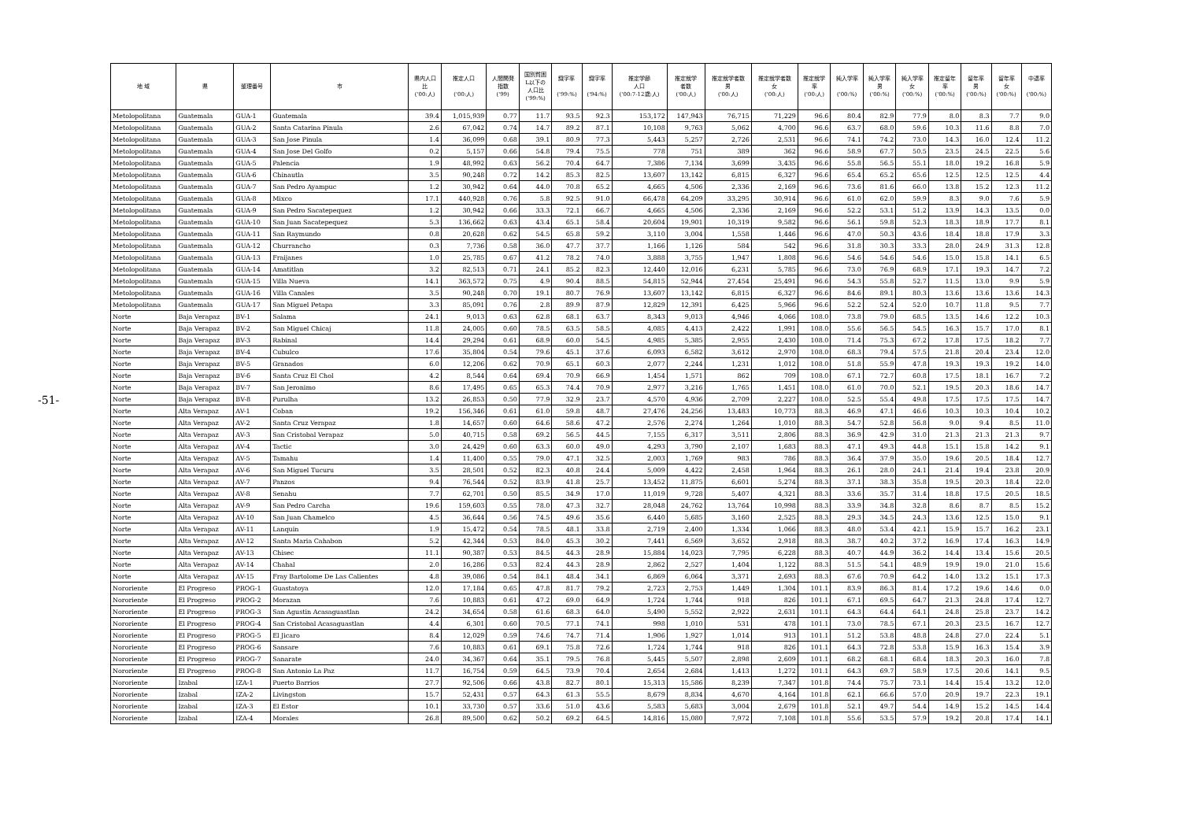-51-
| 地 域 | 県 | 整理番号 | 市 | 県内人口 比 ('00:人) | 推定人口 ('00:人) | 人間開発 指数 ('99) | 国別貧困 L以下の 人口比 ('99:%) | 識字率 ('99:%) | 識字率 ('94:%) | 推定学齢 人口 ('00:7-12歳:人) | 推定就学 者数 ('00:人) | 推定就学者数 男 ('00:人) | 推定就学者数 女 ('00:人) | 推定就学 率 ('00:人) | 純入学率 ('00:%) | 純入学率 男 ('00:%) | 純入学率 女 ('00:%) | 推定留年 率 ('00:%) | 留年率 男 ('00:%) | 留年率 女 ('00:%) | 中退率 ('00:%) |
| --- | --- | --- | --- | --- | --- | --- | --- | --- | --- | --- | --- | --- | --- | --- | --- | --- | --- | --- | --- | --- | --- |
| Metolopolitana | Guatemala | GUA-1 | Guatemala | 39.4 | 1,015,939 | 0.77 | 11.7 | 93.5 | 92.3 | 153,172 | 147,943 | 76,715 | 71,229 | 96.6 | 80.4 | 82.9 | 77.9 | 8.0 | 8.3 | 7.7 | 9.0 |
| Metolopolitana | Guatemala | GUA-2 | Santa Catarina Pinula | 2.6 | 67,042 | 0.74 | 14.7 | 89.2 | 87.1 | 10,108 | 9,763 | 5,062 | 4,700 | 96.6 | 63.7 | 68.0 | 59.6 | 10.3 | 11.6 | 8.8 | 7.0 |
| Metolopolitana | Guatemala | GUA-3 | San Jose Pinula | 1.4 | 36,099 | 0.68 | 39.1 | 80.9 | 77.3 | 5,443 | 5,257 | 2,726 | 2,531 | 96.6 | 74.1 | 74.2 | 73.0 | 14.3 | 16.0 | 12.4 | 11.2 |
| Metolopolitana | Guatemala | GUA-4 | San Jose Del Golfo | 0.2 | 5,157 | 0.66 | 54.8 | 79.4 | 75.5 | 778 | 751 | 389 | 362 | 96.6 | 58.9 | 67.7 | 50.5 | 23.5 | 24.5 | 22.5 | 5.6 |
| Metolopolitana | Guatemala | GUA-5 | Palencia | 1.9 | 48,992 | 0.63 | 56.2 | 70.4 | 64.7 | 7,386 | 7,134 | 3,699 | 3,435 | 96.6 | 55.8 | 56.5 | 55.1 | 18.0 | 19.2 | 16.8 | 5.9 |
| Metolopolitana | Guatemala | GUA-6 | Chinautla | 3.5 | 90,248 | 0.72 | 14.2 | 85.3 | 82.5 | 13,607 | 13,142 | 6,815 | 6,327 | 96.6 | 65.4 | 65.2 | 65.6 | 12.5 | 12.5 | 12.5 | 4.4 |
| Metolopolitana | Guatemala | GUA-7 | San Pedro Ayampuc | 1.2 | 30,942 | 0.64 | 44.0 | 70.8 | 65.2 | 4,665 | 4,506 | 2,336 | 2,169 | 96.6 | 73.6 | 81.6 | 66.0 | 13.8 | 15.2 | 12.3 | 11.2 |
| Metolopolitana | Guatemala | GUA-8 | Mixco | 17.1 | 440,928 | 0.76 | 5.8 | 92.5 | 91.0 | 66,478 | 64,209 | 33,295 | 30,914 | 96.6 | 61.0 | 62.0 | 59.9 | 8.3 | 9.0 | 7.6 | 5.9 |
| Metolopolitana | Guatemala | GUA-9 | San Pedro Sacatepequez | 1.2 | 30,942 | 0.66 | 33.3 | 72.1 | 66.7 | 4,665 | 4,506 | 2,336 | 2,169 | 96.6 | 52.2 | 53.1 | 51.2 | 13.9 | 14.3 | 13.5 | 0.0 |
| Metolopolitana | Guatemala | GUA-10 | San Juan Sacatepequez | 5.3 | 136,662 | 0.63 | 43.4 | 65.1 | 58.4 | 20,604 | 19,901 | 10,319 | 9,582 | 96.6 | 56.1 | 59.8 | 52.3 | 18.3 | 18.9 | 17.7 | 8.1 |
| Metolopolitana | Guatemala | GUA-11 | San Raymundo | 0.8 | 20,628 | 0.62 | 54.5 | 65.8 | 59.2 | 3,110 | 3,004 | 1,558 | 1,446 | 96.6 | 47.0 | 50.3 | 43.6 | 18.4 | 18.8 | 17.9 | 3.3 |
| Metolopolitana | Guatemala | GUA-12 | Churrancho | 0.3 | 7,736 | 0.58 | 36.0 | 47.7 | 37.7 | 1,166 | 1,126 | 584 | 542 | 96.6 | 31.8 | 30.3 | 33.3 | 28.0 | 24.9 | 31.3 | 12.8 |
| Metolopolitana | Guatemala | GUA-13 | Fraijanes | 1.0 | 25,785 | 0.67 | 41.2 | 78.2 | 74.0 | 3,888 | 3,755 | 1,947 | 1,808 | 96.6 | 54.6 | 54.6 | 54.6 | 15.0 | 15.8 | 14.1 | 6.5 |
| Metolopolitana | Guatemala | GUA-14 | Amatitlan | 3.2 | 82,513 | 0.71 | 24.1 | 85.2 | 82.3 | 12,440 | 12,016 | 6,231 | 5,785 | 96.6 | 73.0 | 76.9 | 68.9 | 17.1 | 19.3 | 14.7 | 7.2 |
| Metolopolitana | Guatemala | GUA-15 | Villa Nueva | 14.1 | 363,572 | 0.75 | 4.9 | 90.4 | 88.5 | 54,815 | 52,944 | 27,454 | 25,491 | 96.6 | 54.3 | 55.8 | 52.7 | 11.5 | 13.0 | 9.9 | 5.9 |
| Metolopolitana | Guatemala | GUA-16 | Villa Canales | 3.5 | 90,248 | 0.70 | 19.1 | 80.7 | 76.9 | 13,607 | 13,142 | 6,815 | 6,327 | 96.6 | 84.6 | 89.1 | 80.3 | 13.6 | 13.6 | 13.6 | 14.3 |
| Metolopolitana | Guatemala | GUA-17 | San Miguel Petapa | 3.3 | 85,091 | 0.76 | 2.8 | 89.9 | 87.9 | 12,829 | 12,391 | 6,425 | 5,966 | 96.6 | 52.2 | 52.4 | 52.0 | 10.7 | 11.8 | 9.5 | 7.7 |
| Norte | Baja Verapaz | BV-1 | Salama | 24.1 | 9,013 | 0.63 | 62.8 | 68.1 | 63.7 | 8,343 | 9,013 | 4,946 | 4,066 | 108.0 | 73.8 | 79.0 | 68.5 | 13.5 | 14.6 | 12.2 | 10.3 |
| Norte | Baja Verapaz | BV-2 | San Miguel Chicaj | 11.8 | 24,005 | 0.60 | 78.5 | 63.5 | 58.5 | 4,085 | 4,413 | 2,422 | 1,991 | 108.0 | 55.6 | 56.5 | 54.5 | 16.3 | 15.7 | 17.0 | 8.1 |
| Norte | Baja Verapaz | BV-3 | Rabinal | 14.4 | 29,294 | 0.61 | 68.9 | 60.0 | 54.5 | 4,985 | 5,385 | 2,955 | 2,430 | 108.0 | 71.4 | 75.3 | 67.2 | 17.8 | 17.5 | 18.2 | 7.7 |
| Norte | Baja Verapaz | BV-4 | Cubulco | 17.6 | 35,804 | 0.54 | 79.6 | 45.1 | 37.6 | 6,093 | 6,582 | 3,612 | 2,970 | 108.0 | 68.3 | 79.4 | 57.5 | 21.8 | 20.4 | 23.4 | 12.0 |
| Norte | Baja Verapaz | BV-5 | Granados | 6.0 | 12,206 | 0.62 | 70.9 | 65.1 | 60.3 | 2,077 | 2,244 | 1,231 | 1,012 | 108.0 | 51.8 | 55.9 | 47.8 | 19.3 | 19.3 | 19.2 | 14.0 |
| Norte | Baja Verapaz | BV-6 | Santa Cruz El Chol | 4.2 | 8,544 | 0.64 | 69.4 | 70.9 | 66.9 | 1,454 | 1,571 | 862 | 709 | 108.0 | 67.1 | 72.7 | 60.8 | 17.5 | 18.1 | 16.7 | 7.2 |
| Norte | Baja Verapaz | BV-7 | San Jeronimo | 8.6 | 17,495 | 0.65 | 65.3 | 74.4 | 70.9 | 2,977 | 3,216 | 1,765 | 1,451 | 108.0 | 61.0 | 70.0 | 52.1 | 19.5 | 20.3 | 18.6 | 14.7 |
| Norte | Baja Verapaz | BV-8 | Purulha | 13.2 | 26,853 | 0.50 | 77.9 | 32.9 | 23.7 | 4,570 | 4,936 | 2,709 | 2,227 | 108.0 | 52.5 | 55.4 | 49.8 | 17.5 | 17.5 | 17.5 | 14.7 |
| Norte | Alta Verapaz | AV-1 | Coban | 19.2 | 156,346 | 0.61 | 61.0 | 59.8 | 48.7 | 27,476 | 24,256 | 13,483 | 10,773 | 88.3 | 46.9 | 47.1 | 46.6 | 10.3 | 10.3 | 10.4 | 10.2 |
| Norte | Alta Verapaz | AV-2 | Santa Cruz Verapaz | 1.8 | 14,657 | 0.60 | 64.6 | 58.6 | 47.2 | 2,576 | 2,274 | 1,264 | 1,010 | 88.3 | 54.7 | 52.8 | 56.8 | 9.0 | 9.4 | 8.5 | 11.0 |
| Norte | Alta Verapaz | AV-3 | San Cristobal Verapaz | 5.0 | 40,715 | 0.58 | 69.2 | 56.5 | 44.5 | 7,155 | 6,317 | 3,511 | 2,806 | 88.3 | 36.9 | 42.9 | 31.0 | 21.3 | 21.3 | 21.3 | 9.7 |
| Norte | Alta Verapaz | AV-4 | Tactic | 3.0 | 24,429 | 0.60 | 63.3 | 60.0 | 49.0 | 4,293 | 3,790 | 2,107 | 1,683 | 88.3 | 47.1 | 49.3 | 44.8 | 15.1 | 15.8 | 14.2 | 9.1 |
| Norte | Alta Verapaz | AV-5 | Tamahu | 1.4 | 11,400 | 0.55 | 79.0 | 47.1 | 32.5 | 2,003 | 1,769 | 983 | 786 | 88.3 | 36.4 | 37.9 | 35.0 | 19.6 | 20.5 | 18.4 | 12.7 |
| Norte | Alta Verapaz | AV-6 | San Miguel Tucuru | 3.5 | 28,501 | 0.52 | 82.3 | 40.8 | 24.4 | 5,009 | 4,422 | 2,458 | 1,964 | 88.3 | 26.1 | 28.0 | 24.1 | 21.4 | 19.4 | 23.8 | 20.9 |
| Norte | Alta Verapaz | AV-7 | Panzos | 9.4 | 76,544 | 0.52 | 83.9 | 41.8 | 25.7 | 13,452 | 11,875 | 6,601 | 5,274 | 88.3 | 37.1 | 38.3 | 35.8 | 19.5 | 20.3 | 18.4 | 22.0 |
| Norte | Alta Verapaz | AV-8 | Senahu | 7.7 | 62,701 | 0.50 | 85.5 | 34.9 | 17.0 | 11,019 | 9,728 | 5,407 | 4,321 | 88.3 | 33.6 | 35.7 | 31.4 | 18.8 | 17.5 | 20.5 | 18.5 |
| Norte | Alta Verapaz | AV-9 | San Pedro Carcha | 19.6 | 159,603 | 0.55 | 78.0 | 47.3 | 32.7 | 28,048 | 24,762 | 13,764 | 10,998 | 88.3 | 33.9 | 34.8 | 32.8 | 8.6 | 8.7 | 8.5 | 15.2 |
| Norte | Alta Verapaz | AV-10 | San Juan Chamelco | 4.5 | 36,644 | 0.56 | 74.5 | 49.6 | 35.6 | 6,440 | 5,685 | 3,160 | 2,525 | 88.3 | 29.3 | 34.5 | 24.3 | 13.6 | 12.5 | 15.0 | 9.1 |
| Norte | Alta Verapaz | AV-11 | Lanquin | 1.9 | 15,472 | 0.54 | 78.5 | 48.1 | 33.8 | 2,719 | 2,400 | 1,334 | 1,066 | 88.3 | 48.0 | 53.4 | 42.1 | 15.9 | 15.7 | 16.2 | 23.1 |
| Norte | Alta Verapaz | AV-12 | Santa Maria Cahabon | 5.2 | 42,344 | 0.53 | 84.0 | 45.3 | 30.2 | 7,441 | 6,569 | 3,652 | 2,918 | 88.3 | 38.7 | 40.2 | 37.2 | 16.9 | 17.4 | 16.3 | 14.9 |
| Norte | Alta Verapaz | AV-13 | Chisec | 11.1 | 90,387 | 0.53 | 84.5 | 44.3 | 28.9 | 15,884 | 14,023 | 7,795 | 6,228 | 88.3 | 40.7 | 44.9 | 36.2 | 14.4 | 13.4 | 15.6 | 20.5 |
| Norte | Alta Verapaz | AV-14 | Chahal | 2.0 | 16,286 | 0.53 | 82.4 | 44.3 | 28.9 | 2,862 | 2,527 | 1,404 | 1,122 | 88.3 | 51.5 | 54.1 | 48.9 | 19.9 | 19.0 | 21.0 | 15.6 |
| Norte | Alta Verapaz | AV-15 | Fray Bartolome De Las Calientes | 4.8 | 39,086 | 0.54 | 84.1 | 48.4 | 34.1 | 6,869 | 6,064 | 3,371 | 2,693 | 88.3 | 67.6 | 70.9 | 64.2 | 14.0 | 13.2 | 15.1 | 17.3 |
| Nororiente | El Progreso | PROG-1 | Guastatoya | 12.0 | 17,184 | 0.65 | 47.8 | 81.7 | 79.2 | 2,723 | 2,753 | 1,449 | 1,304 | 101.1 | 83.9 | 86.3 | 81.4 | 17.2 | 19.6 | 14.6 | 0.0 |
| Nororiente | El Progreso | PROG-2 | Morazan | 7.6 | 10,883 | 0.61 | 47.2 | 69.0 | 64.9 | 1,724 | 1,744 | 918 | 826 | 101.1 | 67.1 | 69.5 | 64.7 | 21.3 | 24.8 | 17.4 | 12.7 |
| Nororiente | El Progreso | PROG-3 | San Agustin Acasaguastlan | 24.2 | 34,654 | 0.58 | 61.6 | 68.3 | 64.0 | 5,490 | 5,552 | 2,922 | 2,631 | 101.1 | 64.3 | 64.4 | 64.1 | 24.8 | 25.8 | 23.7 | 14.2 |
| Nororiente | El Progreso | PROG-4 | San Cristobal Acasaguastlan | 4.4 | 6,301 | 0.60 | 70.5 | 77.1 | 74.1 | 998 | 1,010 | 531 | 478 | 101.1 | 73.0 | 78.5 | 67.1 | 20.3 | 23.5 | 16.7 | 12.7 |
| Nororiente | El Progreso | PROG-5 | El Jicaro | 8.4 | 12,029 | 0.59 | 74.6 | 74.7 | 71.4 | 1,906 | 1,927 | 1,014 | 913 | 101.1 | 51.2 | 53.8 | 48.8 | 24.8 | 27.0 | 22.4 | 5.1 |
| Nororiente | El Progreso | PROG-6 | Sansare | 7.6 | 10,883 | 0.61 | 69.1 | 75.8 | 72.6 | 1,724 | 1,744 | 918 | 826 | 101.1 | 64.3 | 72.8 | 53.8 | 15.9 | 16.3 | 15.4 | 3.9 |
| Nororiente | El Progreso | PROG-7 | Sanarate | 24.0 | 34,367 | 0.64 | 35.1 | 79.5 | 76.8 | 5,445 | 5,507 | 2,898 | 2,609 | 101.1 | 68.2 | 68.1 | 68.4 | 18.3 | 20.3 | 16.0 | 7.8 |
| Nororiente | El Progreso | PROG-8 | San Antonio La Paz | 11.7 | 16,754 | 0.59 | 64.5 | 73.9 | 70.4 | 2,654 | 2,684 | 1,413 | 1,272 | 101.1 | 64.3 | 69.7 | 58.9 | 17.5 | 20.6 | 14.1 | 9.5 |
| Nororiente | Izabal | IZA-1 | Puerto Barrios | 27.7 | 92,506 | 0.66 | 43.8 | 82.7 | 80.1 | 15,313 | 15,586 | 8,239 | 7,347 | 101.8 | 74.4 | 75.7 | 73.1 | 14.4 | 15.4 | 13.2 | 12.0 |
| Nororiente | Izabal | IZA-2 | Livingston | 15.7 | 52,431 | 0.57 | 64.3 | 61.3 | 55.5 | 8,679 | 8,834 | 4,670 | 4,164 | 101.8 | 62.1 | 66.6 | 57.0 | 20.9 | 19.7 | 22.3 | 19.1 |
| Nororiente | Izabal | IZA-3 | El Estor | 10.1 | 33,730 | 0.57 | 33.6 | 51.0 | 43.6 | 5,583 | 5,683 | 3,004 | 2,679 | 101.8 | 52.1 | 49.7 | 54.4 | 14.9 | 15.2 | 14.5 | 14.4 |
| Nororiente | Izabal | IZA-4 | Morales | 26.8 | 89,500 | 0.62 | 50.2 | 69.2 | 64.5 | 14,816 | 15,080 | 7,972 | 7,108 | 101.8 | 55.6 | 53.5 | 57.9 | 19.2 | 20.8 | 17.4 | 14.1 |